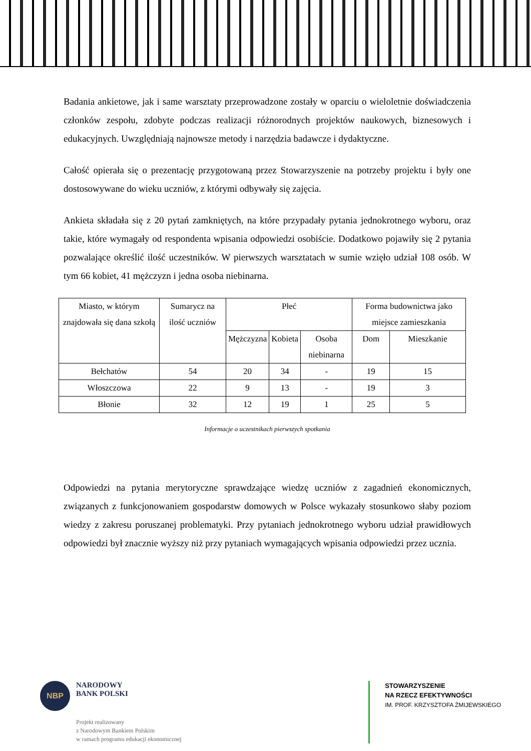Badania ankietowe, jak i same warsztaty przeprowadzone zostały w oparciu o wieloletnie doświadczenia członków zespołu, zdobyte podczas realizacji różnorodnych projektów naukowych, biznesowych i edukacyjnych. Uwzględniają najnowsze metody i narzędzia badawcze i dydaktyczne.
Całość opierała się o prezentację przygotowaną przez Stowarzyszenie na potrzeby projektu i były one dostosowywane do wieku uczniów, z którymi odbywały się zajęcia.
Ankieta składała się z 20 pytań zamkniętych, na które przypadały pytania jednokrotnego wyboru, oraz takie, które wymagały od respondenta wpisania odpowiedzi osobiście. Dodatkowo pojawiły się 2 pytania pozwalające określić ilość uczestników. W pierwszych warsztatach w sumie wzięło udział 108 osób. W tym 66 kobiet, 41 mężczyzn i jedna osoba niebinarna.
| Miasto, w którym znajdowała się dana szkołą | Sumarycz na ilość uczniów | Płeć | | | Forma budownictwa jako miejsce zamieszkania | |
| --- | --- | --- | --- | --- | --- | --- |
| | | Mężczyzna | Kobieta | Osoba niebinarna | Dom | Mieszkanie |
| Bełchatów | 54 | 20 | 34 | - | 19 | 15 |
| Włoszczowa | 22 | 9 | 13 | - | 19 | 3 |
| Błonie | 32 | 12 | 19 | 1 | 25 | 5 |
Informacje o uczestnikach pierwszych spotkania
Odpowiedzi na pytania merytoryczne sprawdzające wiedzę uczniów z zagadnień ekonomicznych, związanych z funkcjonowaniem gospodarstw domowych w Polsce wykazały stosunkowo słaby poziom wiedzy z zakresu poruszanej problematyki. Przy pytaniach jednokrotnego wyboru udział prawidłowych odpowiedzi był znacznie wyższy niż przy pytaniach wymagających wpisania odpowiedzi przez ucznia.
NBP
NARODOWY
BANK POLSKI
Projekt realizowany
z Narodowym Bankiem Polskim
w ramach programu edukacji ekonomicznej
STOWARZYSZENIE
NA RZECZ EFEKTYWNOŚCI
IM. PROF. KRZYSZTOFA ŻMIJEWSKIEGO